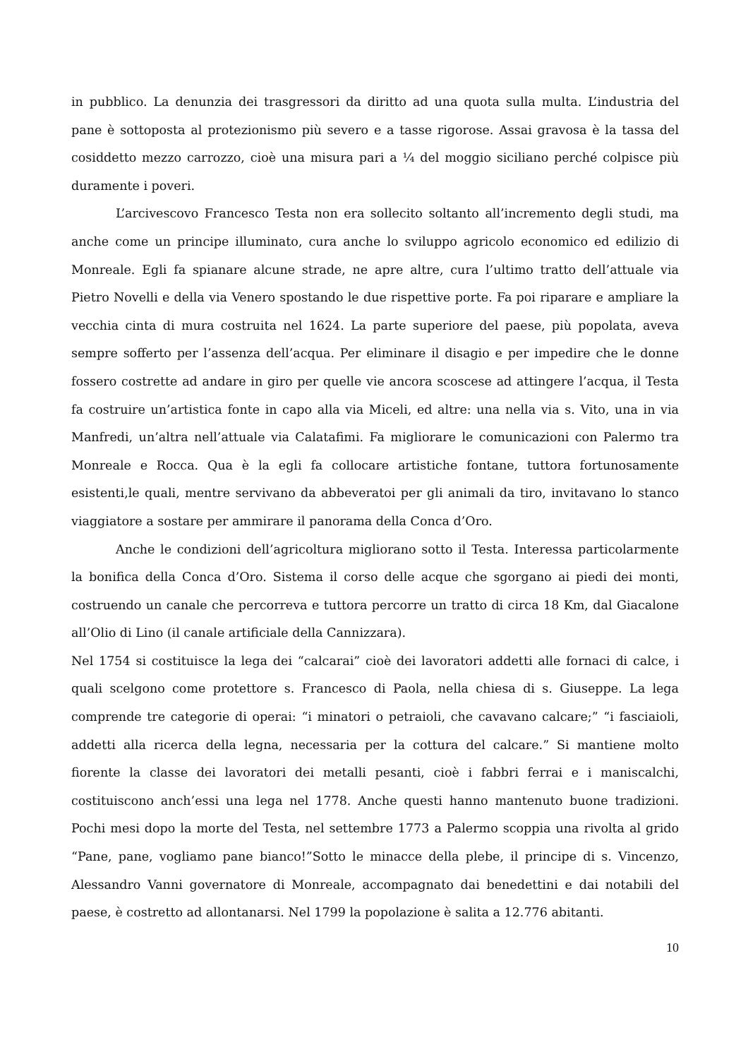in pubblico. La denunzia dei trasgressori da diritto ad una quota sulla multa. L’industria del pane è sottoposta al protezionismo più severo e a tasse rigorose. Assai gravosa è la tassa del cosiddetto mezzo carrozzo, cioè una misura pari a ¼ del moggio siciliano perché colpisce più duramente i poveri.
L’arcivescovo Francesco Testa non era sollecito soltanto all’incremento degli studi, ma anche come un principe illuminato, cura anche lo sviluppo agricolo economico ed edilizio di Monreale. Egli fa spianare alcune strade, ne apre altre, cura l’ultimo tratto dell’attuale via Pietro Novelli e della via Venero spostando le due rispettive porte. Fa poi riparare e ampliare la vecchia cinta di mura costruita nel 1624. La parte superiore del paese, più popolata, aveva sempre sofferto per l’assenza dell’acqua. Per eliminare il disagio e per impedire che le donne fossero costrette ad andare in giro per quelle vie ancora scoscese ad attingere l’acqua, il Testa fa costruire un’artistica fonte in capo alla via Miceli, ed altre: una nella via s. Vito, una in via Manfredi, un’altra nell’attuale via Calatafimi. Fa migliorare le comunicazioni con Palermo tra Monreale e Rocca. Qua è la egli fa collocare artistiche fontane, tuttora fortunosamente esistenti,le quali, mentre servivano da abbeveratoi per gli animali da tiro, invitavano lo stanco viaggiatore a sostare per ammirare il panorama della Conca d’Oro.
Anche le condizioni dell’agricoltura migliorano sotto il Testa. Interessa particolarmente la bonifica della Conca d’Oro. Sistema il corso delle acque che sgorgano ai piedi dei monti, costruendo un canale che percorreva e tuttora percorre un tratto di circa 18 Km, dal Giacalone all’Olio di Lino (il canale artificiale della Cannizzara).
Nel 1754 si costituisce la lega dei “calcarai” cioè dei lavoratori addetti alle fornaci di calce, i quali scelgono come protettore s. Francesco di Paola, nella chiesa di s. Giuseppe. La lega comprende tre categorie di operai: “i minatori o petraioli, che cavavano calcare;” “i fasciaioli, addetti alla ricerca della legna, necessaria per la cottura del calcare.” Si mantiene molto fiorente la classe dei lavoratori dei metalli pesanti, cioè i fabbri ferrai e i maniscalchi, costituiscono anch’essi una lega nel 1778. Anche questi hanno mantenuto buone tradizioni. Pochi mesi dopo la morte del Testa, nel settembre 1773 a Palermo scoppia una rivolta al grido “Pane, pane, vogliamo pane bianco!”Sotto le minacce della plebe, il principe di s. Vincenzo, Alessandro Vanni governatore di Monreale, accompagnato dai benedettini e dai notabili del paese, è costretto ad allontanarsi. Nel 1799 la popolazione è salita a 12.776 abitanti.
10